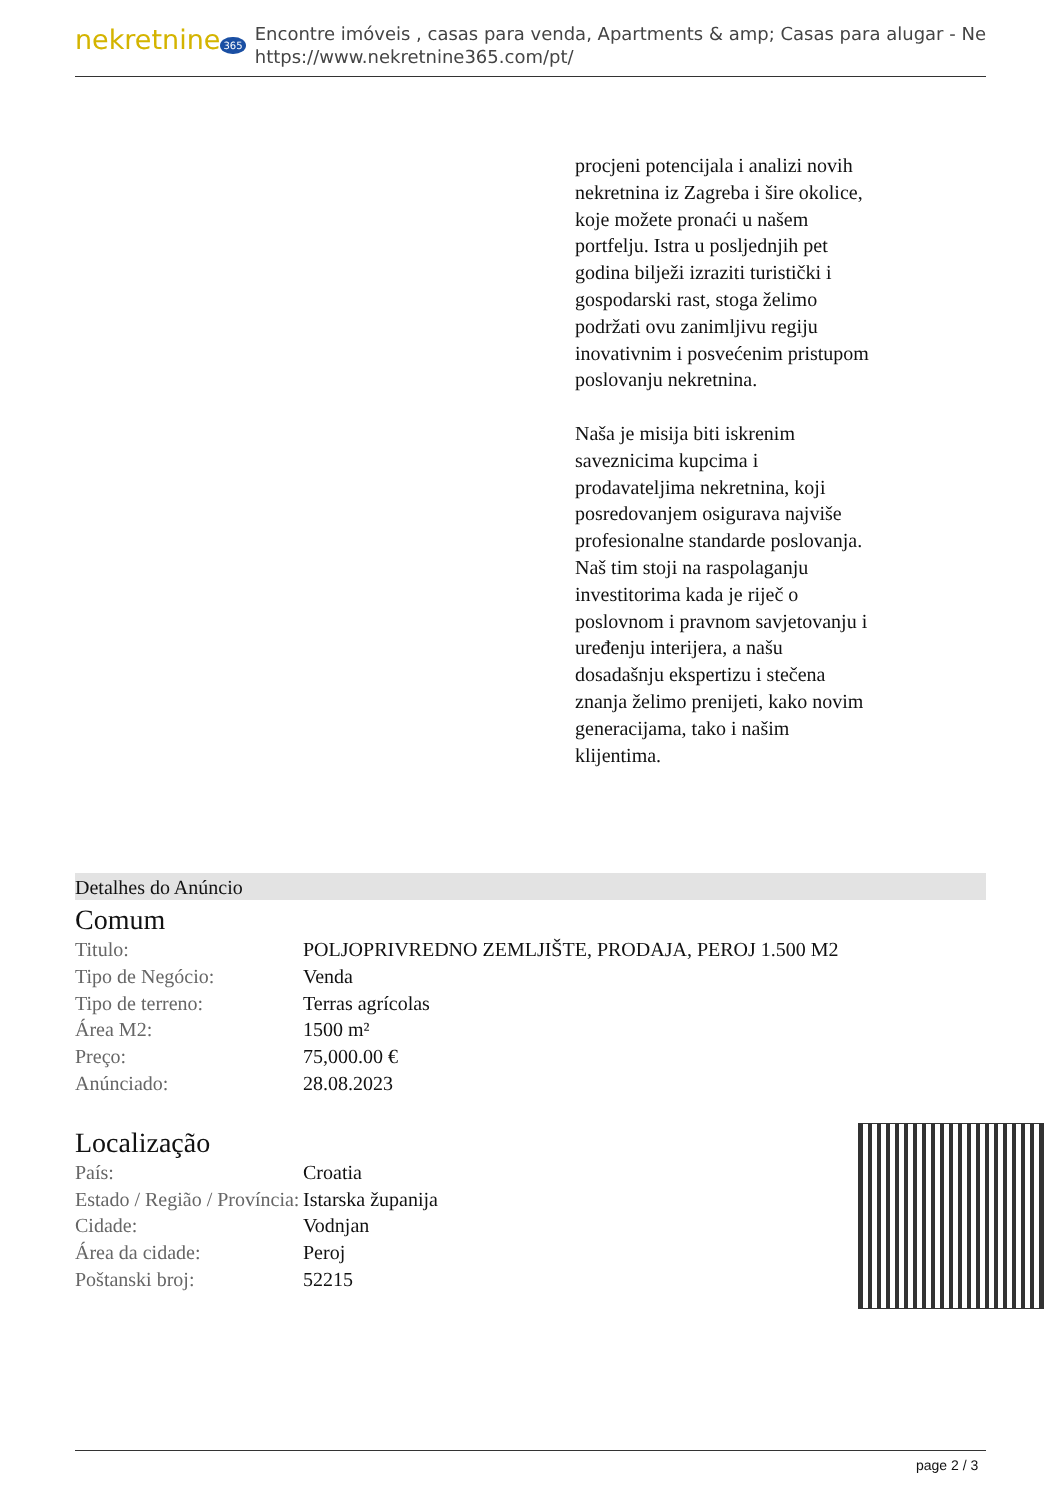nekretnine 365
Encontre imóveis , casas para venda, Apartments & amp; Casas para alugar - Ne
https://www.nekretnine365.com/pt/
procjeni potencijala i analizi novih nekretnina iz Zagreba i šire okolice, koje možete pronaći u našem portfelju. Istra u posljednjih pet godina bilježi izraziti turistički i gospodarski rast, stoga želimo podržati ovu zanimljivu regiju inovativnim i posvećenim pristupom poslovanju nekretnina.
Naša je misija biti iskrenim saveznicima kupcima i prodavateljima nekretnina, koji posredovanjem osigurava najviše profesionalne standarde poslovanja.
Naš tim stoji na raspolaganju investitorima kada je riječ o poslovnom i pravnom savjetovanju i uređenju interijera, a našu dosadašnju ekspertizu i stečena znanja želimo prenijeti, kako novim generacijama, tako i našim klijentima.
Detalhes do Anúncio
Comum
| Titulo: | POLJOPRIVREDNO ZEMLJIŠTE, PRODAJA, PEROJ 1.500 M2 |
| Tipo de Negócio: | Venda |
| Tipo de terreno: | Terras agrícolas |
| Área M2: | 1500 m² |
| Preço: | 75,000.00 € |
| Anúnciado: | 28.08.2023 |
Localização
| País: | Croatia |
| Estado / Região / Província: | Istarska županija |
| Cidade: | Vodnjan |
| Área da cidade: | Peroj |
| Poštanski broj: | 52215 |
page 2 / 3